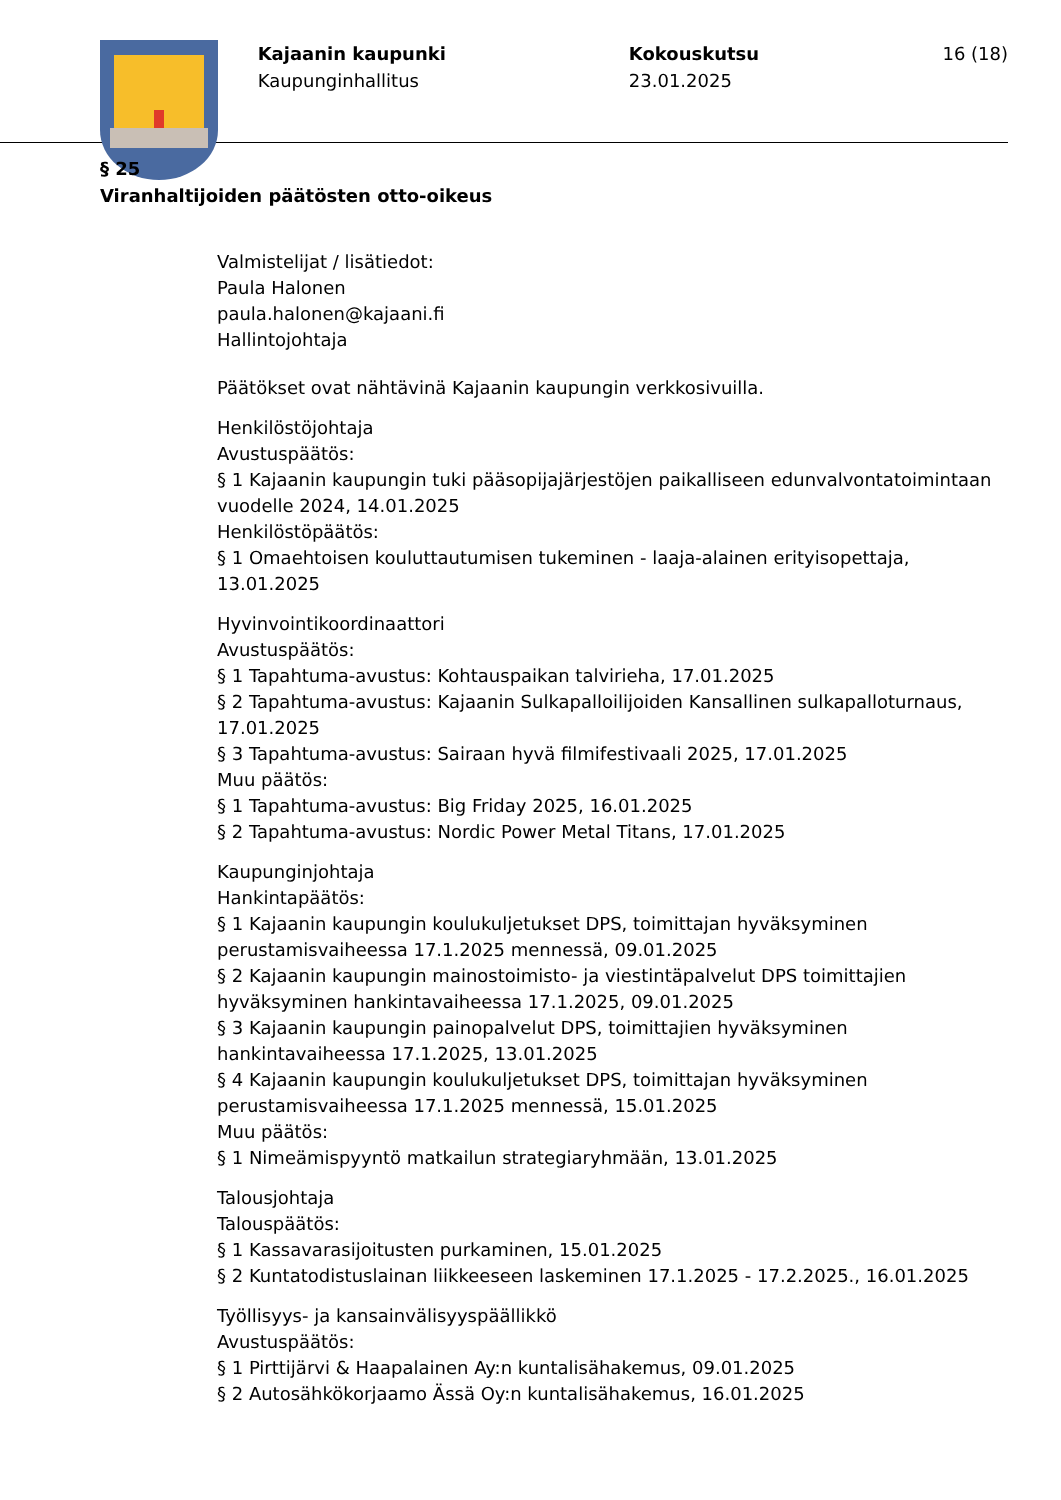Kajaanin kaupunki
Kaupunginhallitus
Kokouskutsu
23.01.2025
16 (18)
§ 25
Viranhaltijoiden päätösten otto-oikeus
Valmistelijat / lisätiedot:
Paula Halonen
paula.halonen@kajaani.fi
Hallintojohtaja
Päätökset ovat nähtävinä Kajaanin kaupungin verkkosivuilla.
Henkilöstöjohtaja
Avustuspäätös:
§ 1 Kajaanin kaupungin tuki pääsopijajärjestöjen paikalliseen edunvalvontatoimintaan vuodelle 2024, 14.01.2025
Henkilöstöpäätös:
§ 1 Omaehtoisen kouluttautumisen tukeminen - laaja-alainen erityisopettaja, 13.01.2025
Hyvinvointikoordinaattori
Avustuspäätös:
§ 1 Tapahtuma-avustus: Kohtauspaikan talvirieha, 17.01.2025
§ 2 Tapahtuma-avustus: Kajaanin Sulkapalloilijoiden Kansallinen sulkapalloturnaus, 17.01.2025
§ 3 Tapahtuma-avustus: Sairaan hyvä filmifestivaali 2025, 17.01.2025
Muu päätös:
§ 1 Tapahtuma-avustus: Big Friday 2025, 16.01.2025
§ 2 Tapahtuma-avustus: Nordic Power Metal Titans, 17.01.2025
Kaupunginjohtaja
Hankintapäätös:
§ 1 Kajaanin kaupungin koulukuljetukset DPS, toimittajan hyväksyminen perustamisvaiheessa 17.1.2025 mennessä, 09.01.2025
§ 2 Kajaanin kaupungin mainostoimisto- ja viestintäpalvelut DPS toimittajien hyväksyminen hankintavaiheessa 17.1.2025, 09.01.2025
§ 3 Kajaanin kaupungin painopalvelut DPS, toimittajien hyväksyminen hankintavaiheessa 17.1.2025, 13.01.2025
§ 4 Kajaanin kaupungin koulukuljetukset DPS, toimittajan hyväksyminen perustamisvaiheessa 17.1.2025 mennessä, 15.01.2025
Muu päätös:
§ 1 Nimeämispyyntö matkailun strategiaryhmään, 13.01.2025
Talousjohtaja
Talouspäätös:
§ 1 Kassavarasijoitusten purkaminen, 15.01.2025
§ 2 Kuntatodistuslainan liikkeeseen laskeminen 17.1.2025 - 17.2.2025., 16.01.2025
Työllisyys- ja kansainvälisyyspäällikkö
Avustuspäätös:
§ 1 Pirttijärvi & Haapalainen Ay:n kuntalisähakemus, 09.01.2025
§ 2 Autosähkökorjaamo Ässä Oy:n kuntalisähakemus, 16.01.2025